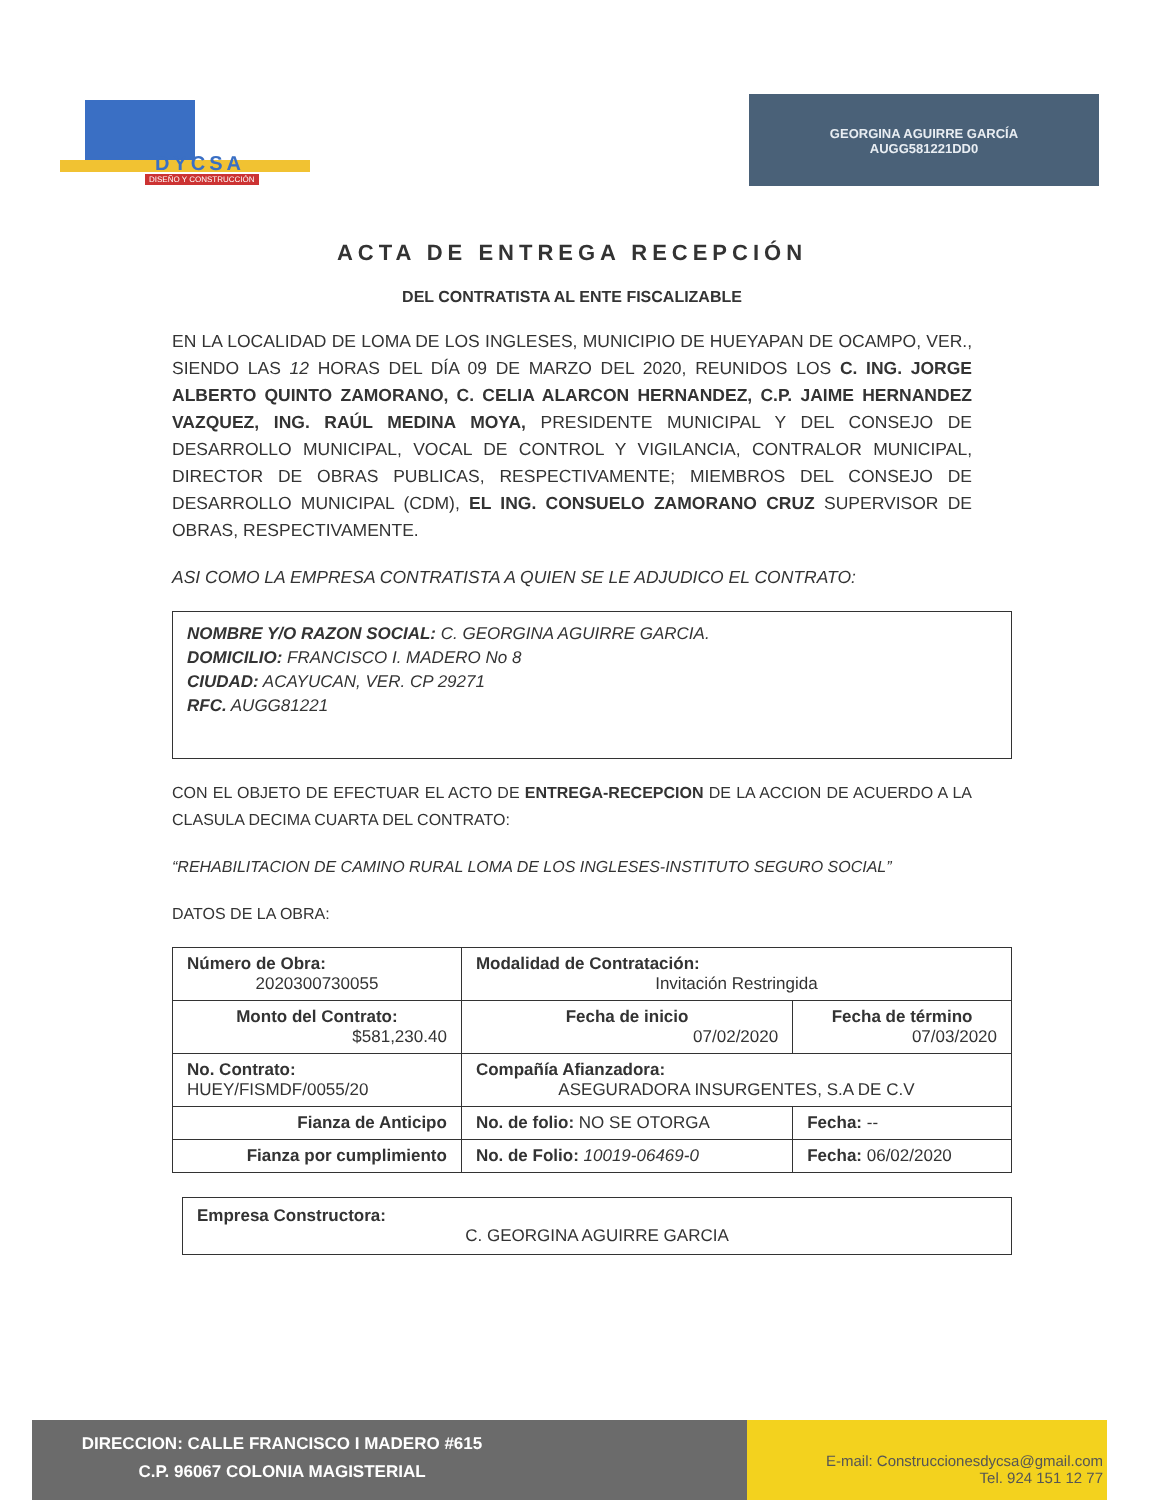DYCSA
DISEÑO Y CONSTRUCCIÓN
GEORGINA AGUIRRE GARCÍA
AUGG581221DD0
ACTA DE ENTREGA RECEPCIÓN
DEL CONTRATISTA AL ENTE FISCALIZABLE
EN LA LOCALIDAD DE LOMA DE LOS INGLESES, MUNICIPIO DE HUEYAPAN DE OCAMPO, VER., SIENDO LAS 12 HORAS DEL DÍA 09 DE MARZO DEL 2020, REUNIDOS LOS C. ING. JORGE ALBERTO QUINTO ZAMORANO, C. CELIA ALARCON HERNANDEZ, C.P. JAIME HERNANDEZ VAZQUEZ, ING. RAÚL MEDINA MOYA, PRESIDENTE MUNICIPAL Y DEL CONSEJO DE DESARROLLO MUNICIPAL, VOCAL DE CONTROL Y VIGILANCIA, CONTRALOR MUNICIPAL, DIRECTOR DE OBRAS PUBLICAS, RESPECTIVAMENTE; MIEMBROS DEL CONSEJO DE DESARROLLO MUNICIPAL (CDM), EL ING. CONSUELO ZAMORANO CRUZ SUPERVISOR DE OBRAS, RESPECTIVAMENTE.
ASI COMO LA EMPRESA CONTRATISTA A QUIEN SE LE ADJUDICO EL CONTRATO:
NOMBRE Y/O RAZON SOCIAL: C. GEORGINA AGUIRRE GARCIA.
DOMICILIO: FRANCISCO I. MADERO No 8
CIUDAD: ACAYUCAN, VER. CP 29271
RFC. AUGG81221
CON EL OBJETO DE EFECTUAR EL ACTO DE ENTREGA-RECEPCION DE LA ACCION DE ACUERDO A LA CLASULA DECIMA CUARTA DEL CONTRATO:
“REHABILITACION DE CAMINO RURAL LOMA DE LOS INGLESES-INSTITUTO SEGURO SOCIAL”
DATOS DE LA OBRA:
| Número de Obra: 2020300730055 | Modalidad de Contratación: Invitación Restringida | |
| Monto del Contrato: $581,230.40 | Fecha de inicio 07/02/2020 | Fecha de término 07/03/2020 |
| No. Contrato: HUEY/FISMDF/0055/20 | Compañía Afianzadora: ASEGURADORA INSURGENTES, S.A DE C.V | |
| Fianza de Anticipo | No. de folio: NO SE OTORGA | Fecha: -- |
| Fianza por cumplimiento | No. de Folio: 10019-06469-0 | Fecha: 06/02/2020 |
Empresa Constructora:
C. GEORGINA AGUIRRE GARCIA
DIRECCION: CALLE FRANCISCO I MADERO #615
C.P. 96067 COLONIA MAGISTERIAL
E-mail: Construccionesdycsa@gmail.com
Tel. 924 151 12 77